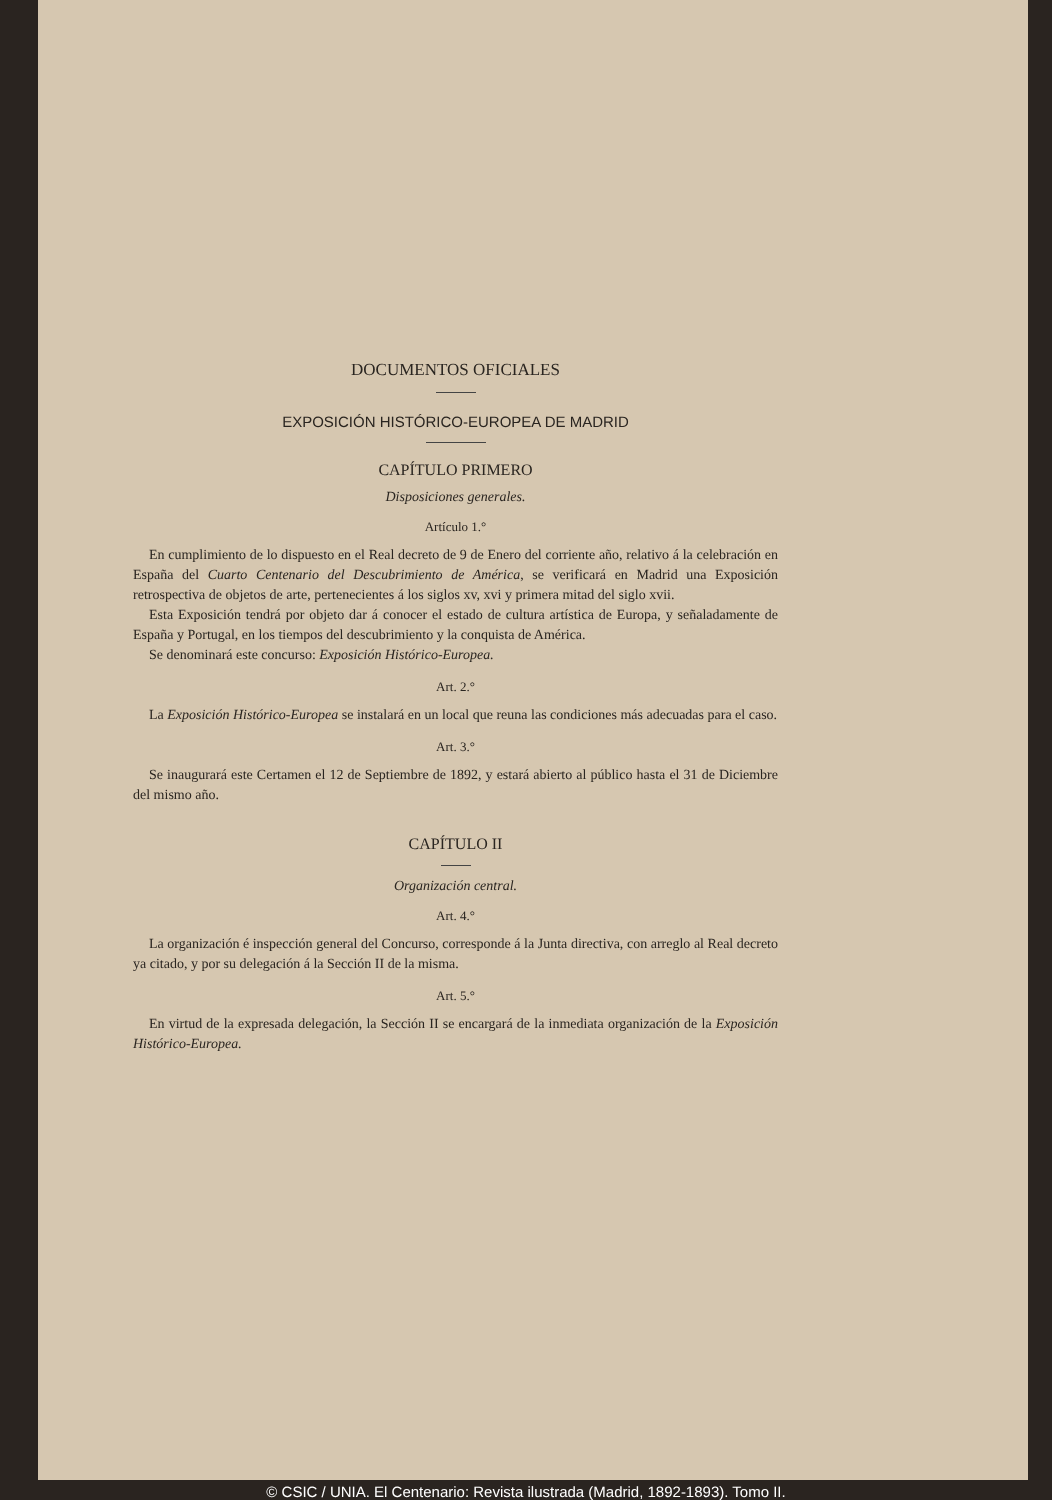DOCUMENTOS OFICIALES
EXPOSICIÓN HISTÓRICO-EUROPEA DE MADRID
CAPÍTULO PRIMERO
Disposiciones generales.
Artículo 1.°
En cumplimiento de lo dispuesto en el Real decreto de 9 de Enero del corriente año, relativo á la celebración en España del Cuarto Centenario del Descubrimiento de América, se verificará en Madrid una Exposición retrospectiva de objetos de arte, pertenecientes á los siglos xv, xvi y primera mitad del siglo xvii.
Esta Exposición tendrá por objeto dar á conocer el estado de cultura artística de Europa, y señaladamente de España y Portugal, en los tiempos del descubrimiento y la conquista de América.
Se denominará este concurso: Exposición Histórico-Europea.
Art. 2.°
La Exposición Histórico-Europea se instalará en un local que reuna las condiciones más adecuadas para el caso.
Art. 3.°
Se inaugurará este Certamen el 12 de Septiembre de 1892, y estará abierto al público hasta el 31 de Diciembre del mismo año.
CAPÍTULO II
Organización central.
Art. 4.°
La organización é inspección general del Concurso, corresponde á la Junta directiva, con arreglo al Real decreto ya citado, y por su delegación á la Sección II de la misma.
Art. 5.°
En virtud de la expresada delegación, la Sección II se encargará de la inmediata organización de la Exposición Histórico-Europea.
© CSIC / UNIA. El Centenario: Revista ilustrada (Madrid, 1892-1893). Tomo II.